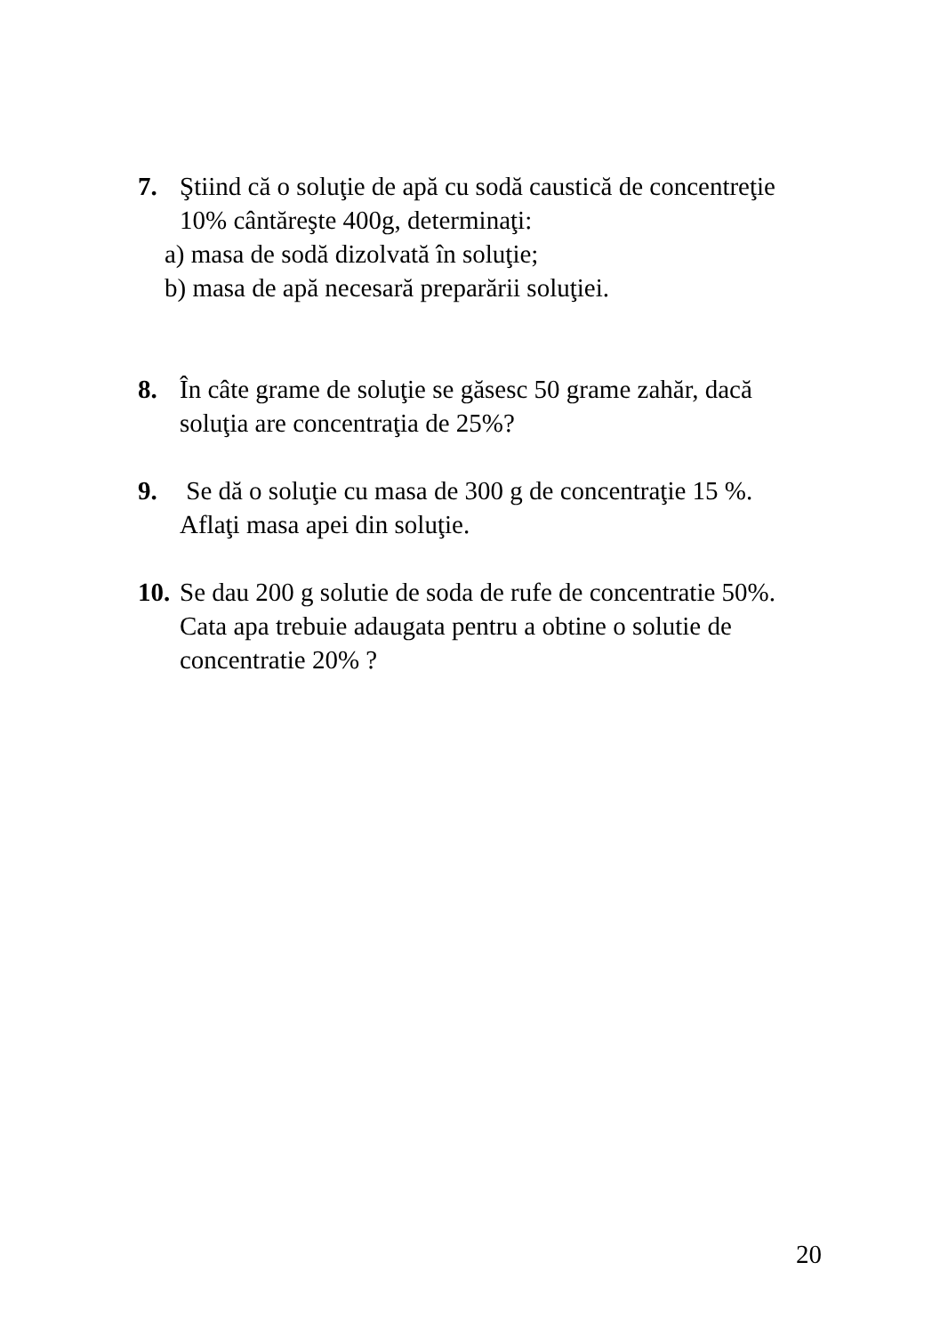7. Ştiind că o soluţie de apă cu sodă caustică de concentreţie
10% cântăreşte 400g, determinaţi:
a) masa de sodă dizolvată în soluţie;
b) masa de apă necesară preparării soluţiei.
8. În câte grame de soluţie se găsesc 50 grame zahăr, dacă
soluţia are concentraţia de 25%?
9. Se dă o soluţie cu masa de 300 g de concentraţie 15 %.
Aflaţi masa apei din soluţie.
10.
Se dau 200 g solutie de soda de rufe de concentratie 50%.
Cata apa trebuie adaugata pentru a obtine o solutie de
concentratie 20% ?
20